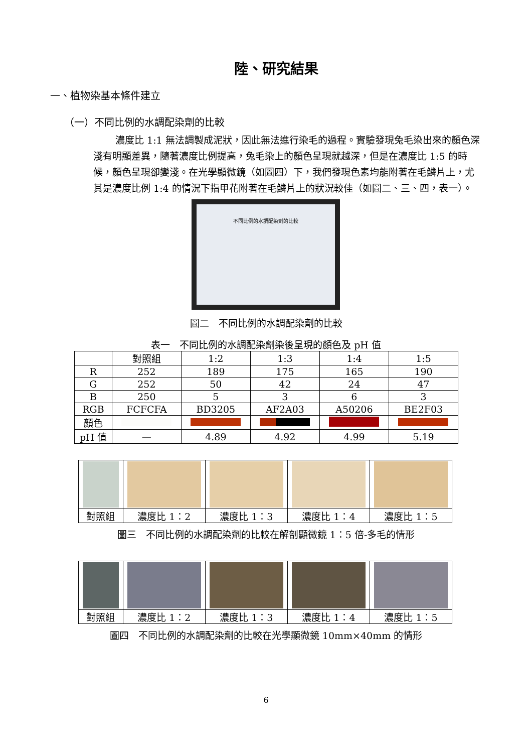陸、研究結果
一、植物染基本條件建立
（一）不同比例的水調配染劑的比較
濃度比 1:1 無法調製成泥狀，因此無法進行染毛的過程。實驗發現兔毛染出來的顏色深淺有明顯差異，隨著濃度比例提高，兔毛染上的顏色呈現就越深，但是在濃度比 1:5 的時候，顏色呈現卻變淺。在光學顯微鏡（如圖四）下，我們發現色素均能附著在毛鱗片上，尤其是濃度比例 1:4 的情況下指甲花附著在毛鱗片上的狀況較佳（如圖二、三、四，表一）。
不同比例的水調配染劑的比較
圖二　不同比例的水調配染劑的比較
表一　不同比例的水調配染劑染後呈現的顏色及 pH 值
| | 對照組 | 1:2 | 1:3 | 1:4 | 1:5 |
| R | 252 | 189 | 175 | 165 | 190 |
| G | 252 | 50 | 42 | 24 | 47 |
| B | 250 | 5 | 3 | 6 | 3 |
| RGB | FCFCFA | BD3205 | AF2A03 | A50206 | BE2F03 |
| 顏色 | | | | | |
| pH 值 | — | 4.89 | 4.92 | 4.99 | 5.19 |
| 對照組 | 濃度比 1：2 | 濃度比 1：3 | 濃度比 1：4 | 濃度比 1：5 |
圖三　不同比例的水調配染劑的比較在解剖顯微鏡 1：5 倍-多毛的情形
| 對照組 | 濃度比 1：2 | 濃度比 1：3 | 濃度比 1：4 | 濃度比 1：5 |
圖四　不同比例的水調配染劑的比較在光學顯微鏡 10mm×40mm 的情形
6